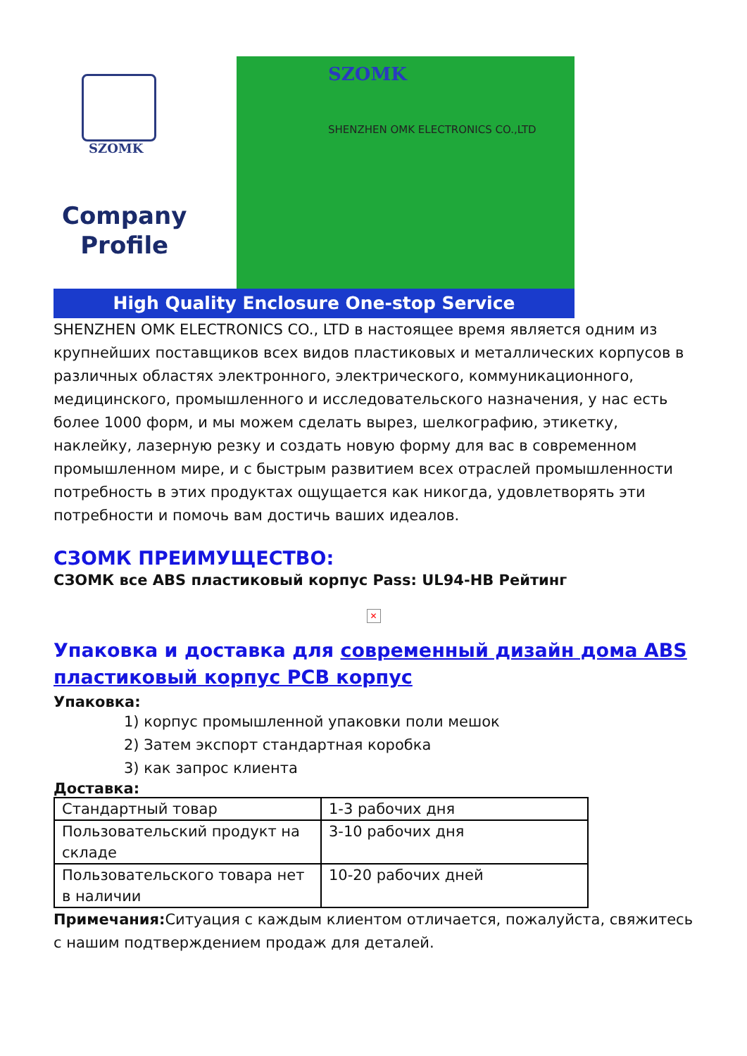SZOMK
Company
Profile
SZOMK
SHENZHEN OMK ELECTRONICS CO.,LTD
High Quality Enclosure One-stop Service
SHENZHEN OMK ELECTRONICS CO., LTD в настоящее время является одним из крупнейших поставщиков всех видов пластиковых и металлических корпусов в различных областях электронного, электрического, коммуникационного, медицинского, промышленного и исследовательского назначения, у нас есть более 1000 форм, и мы можем сделать вырез, шелкографию, этикетку, наклейку, лазерную резку и создать новую форму для вас в современном промышленном мире, и с быстрым развитием всех отраслей промышленности потребность в этих продуктах ощущается как никогда, удовлетворять эти потребности и помочь вам достичь ваших идеалов.
СЗОМК ПРЕИМУЩЕСТВО:
СЗОМК все ABS пластиковый корпус Pass: UL94-HB Рейтинг
✕
Упаковка и доставка для современный дизайн дома ABS пластиковый корпус PCB корпус
Упаковка:
1) корпус промышленной упаковки поли мешок
2) Затем экспорт стандартная коробка
3) как запрос клиента
Доставка:
| Стандартный товар | 1-3 рабочих дня |
| Пользовательский продукт на складе | 3-10 рабочих дня |
| Пользовательского товара нет в наличии | 10-20 рабочих дней |
Примечания: Ситуация с каждым клиентом отличается, пожалуйста, свяжитесь с нашим подтверждением продаж для деталей.